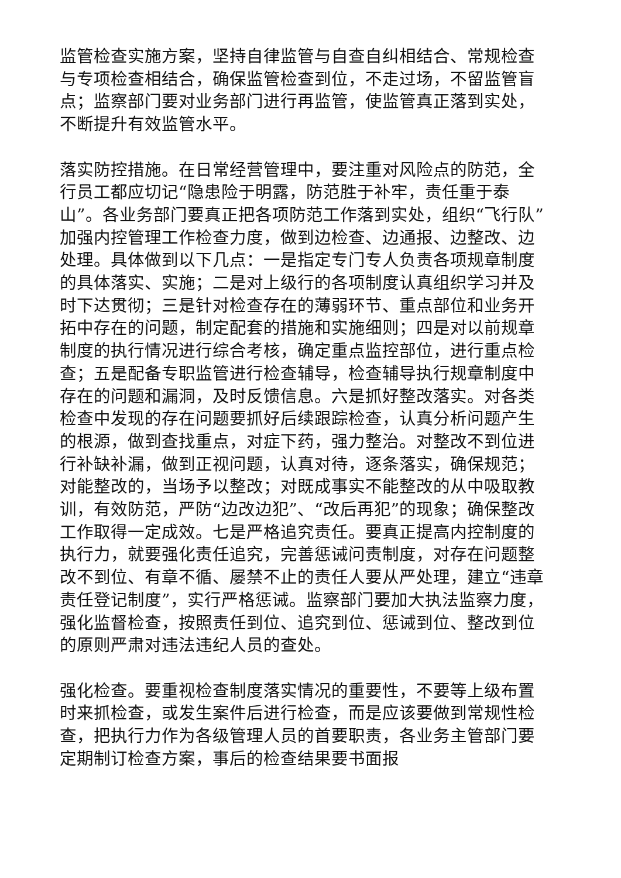监管检查实施方案，坚持自律监管与自查自纠相结合、常规检查与专项检查相结合，确保监管检查到位，不走过场，不留监管盲点；监察部门要对业务部门进行再监管，使监管真正落到实处，不断提升有效监管水平。
落实防控措施。在日常经营管理中，要注重对风险点的防范，全行员工都应切记“隐患险于明露，防范胜于补牢，责任重于泰山”。各业务部门要真正把各项防范工作落到实处，组织“飞行队”加强内控管理工作检查力度，做到边检查、边通报、边整改、边处理。具体做到以下几点：一是指定专门专人负责各项规章制度的具体落实、实施；二是对上级行的各项制度认真组织学习并及时下达贯彻；三是针对检查存在的薄弱环节、重点部位和业务开拓中存在的问题，制定配套的措施和实施细则；四是对以前规章制度的执行情况进行综合考核，确定重点监控部位，进行重点检查；五是配备专职监管进行检查辅导，检查辅导执行规章制度中存在的问题和漏洞，及时反馈信息。六是抓好整改落实。对各类检查中发现的存在问题要抓好后续跟踪检查，认真分析问题产生的根源，做到查找重点，对症下药，强力整治。对整改不到位进行补缺补漏，做到正视问题，认真对待，逐条落实，确保规范；对能整改的，当场予以整改；对既成事实不能整改的从中吸取教训，有效防范，严防“边改边犯”、“改后再犯”的现象；确保整改工作取得一定成效。七是严格追究责任。要真正提高内控制度的执行力，就要强化责任追究，完善惩诫问责制度，对存在问题整改不到位、有章不循、屡禁不止的责任人要从严处理，建立“违章责任登记制度”，实行严格惩诫。监察部门要加大执法监察力度，强化监督检查，按照责任到位、追究到位、惩诫到位、整改到位的原则严肃对违法违纪人员的查处。
强化检查。要重视检查制度落实情况的重要性，不要等上级布置时来抓检查，或发生案件后进行检查，而是应该要做到常规性检查，把执行力作为各级管理人员的首要职责，各业务主管部门要定期制订检查方案，事后的检查结果要书面报